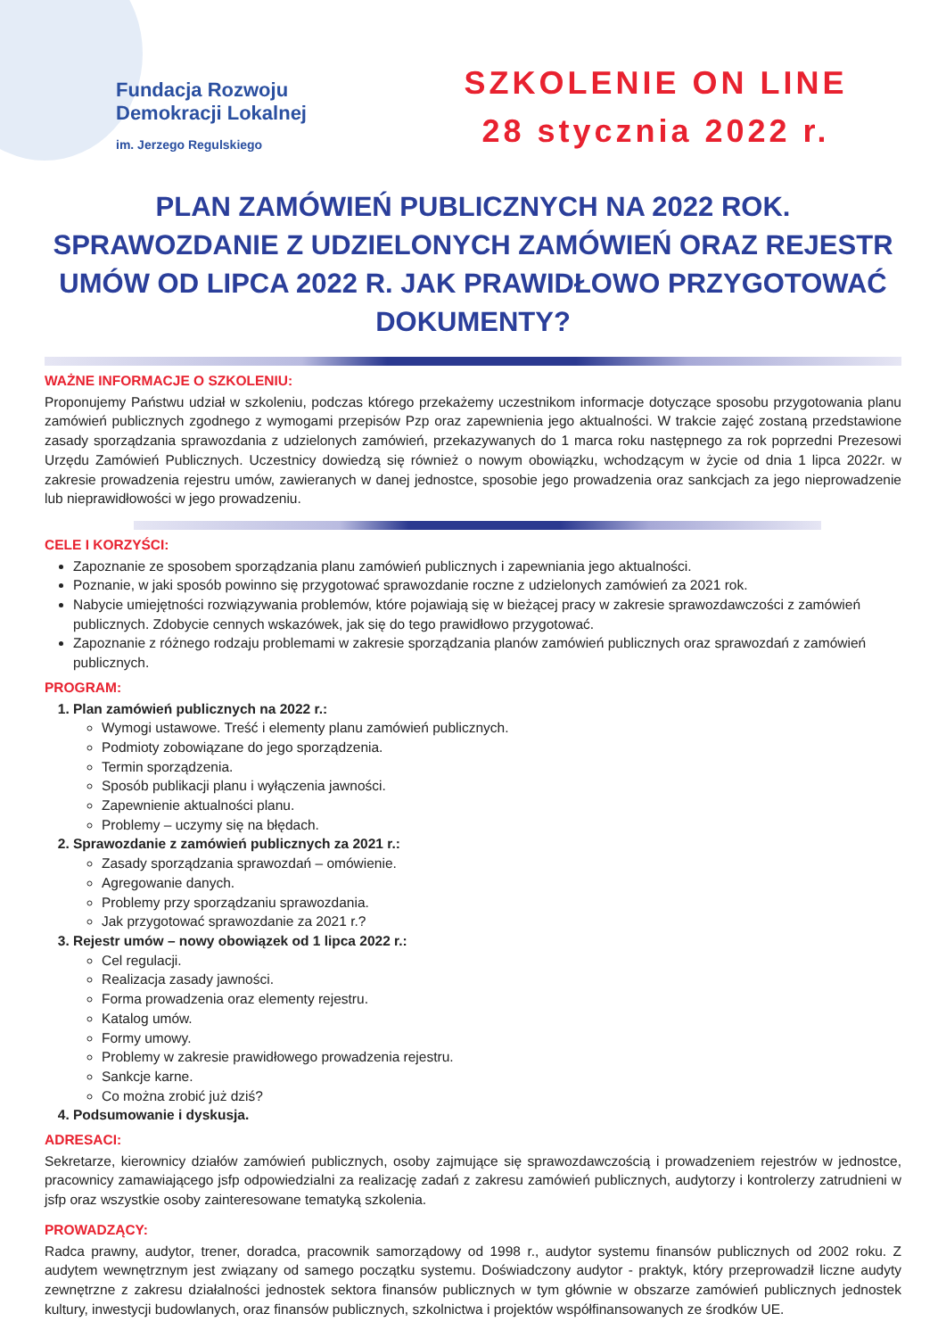Fundacja Rozwoju
Demokracji Lokalnej
im. Jerzego Regulskiego
SZKOLENIE ON LINE
28 stycznia 2022 r.
PLAN ZAMÓWIEŃ PUBLICZNYCH NA 2022 ROK. SPRAWOZDANIE Z UDZIELONYCH ZAMÓWIEŃ ORAZ REJESTR UMÓW OD LIPCA 2022 R. JAK PRAWIDŁOWO PRZYGOTOWAĆ DOKUMENTY?
WAŻNE INFORMACJE O SZKOLENIU:
Proponujemy Państwu udział w szkoleniu, podczas którego przekażemy uczestnikom informacje dotyczące sposobu przygotowania planu zamówień publicznych zgodnego z wymogami przepisów Pzp oraz zapewnienia jego aktualności. W trakcie zajęć zostaną przedstawione zasady sporządzania sprawozdania z udzielonych zamówień, przekazywanych do 1 marca roku następnego za rok poprzedni Prezesowi Urzędu Zamówień Publicznych. Uczestnicy dowiedzą się również o nowym obowiązku, wchodzącym w życie od dnia 1 lipca 2022r. w zakresie prowadzenia rejestru umów, zawieranych w danej jednostce, sposobie jego prowadzenia oraz sankcjach za jego nieprowadzenie lub nieprawidłowości w jego prowadzeniu.
CELE I KORZYŚCI:
Zapoznanie ze sposobem sporządzania planu zamówień publicznych i zapewniania jego aktualności.
Poznanie, w jaki sposób powinno się przygotować sprawozdanie roczne z udzielonych zamówień za 2021 rok.
Nabycie umiejętności rozwiązywania problemów, które pojawiają się w bieżącej pracy w zakresie sprawozdawczości z zamówień publicznych. Zdobycie cennych wskazówek, jak się do tego prawidłowo przygotować.
Zapoznanie z różnego rodzaju problemami w zakresie sporządzania planów zamówień publicznych oraz sprawozdań z zamówień publicznych.
PROGRAM:
1. Plan zamówień publicznych na 2022 r.:
Wymogi ustawowe. Treść i elementy planu zamówień publicznych.
Podmioty zobowiązane do jego sporządzenia.
Termin sporządzenia.
Sposób publikacji planu i wyłączenia jawności.
Zapewnienie aktualności planu.
Problemy – uczymy się na błędach.
2. Sprawozdanie z zamówień publicznych za 2021 r.:
Zasady sporządzania sprawozdań – omówienie.
Agregowanie danych.
Problemy przy sporządzaniu sprawozdania.
Jak przygotować sprawozdanie za 2021 r.?
3. Rejestr umów – nowy obowiązek od 1 lipca 2022 r.:
Cel regulacji.
Realizacja zasady jawności.
Forma prowadzenia oraz elementy rejestru.
Katalog umów.
Formy umowy.
Problemy w zakresie prawidłowego prowadzenia rejestru.
Sankcje karne.
Co można zrobić już dziś?
4. Podsumowanie i dyskusja.
ADRESACI:
Sekretarze, kierownicy działów zamówień publicznych, osoby zajmujące się sprawozdawczością i prowadzeniem rejestrów w jednostce, pracownicy zamawiającego jsfp odpowiedzialni za realizację zadań z zakresu zamówień publicznych, audytorzy i kontrolerzy zatrudnieni w jsfp oraz wszystkie osoby zainteresowane tematyką szkolenia.
PROWADZĄCY:
Radca prawny, audytor, trener, doradca, pracownik samorządowy od 1998 r., audytor systemu finansów publicznych od 2002 roku. Z audytem wewnętrznym jest związany od samego początku systemu. Doświadczony audytor - praktyk, który przeprowadził liczne audyty zewnętrzne z zakresu działalności jednostek sektora finansów publicznych w tym głównie w obszarze zamówień publicznych jednostek kultury, inwestycji budowlanych, oraz finansów publicznych, szkolnictwa i projektów współfinansowanych ze środków UE.